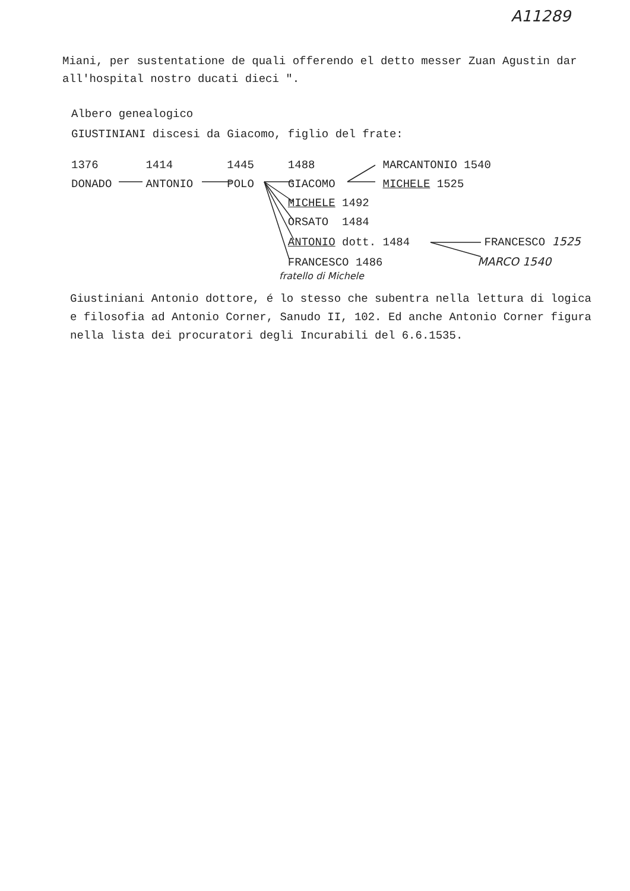A11289
Miani, per sustentatione de quali offerendo el detto messer Zuan Agustin dar all'hospital nostro ducati dieci ".
Albero genealogico
GIUSTINIANI discesi da Giacomo, figlio del frate:
1376 1414 1445 1488 MARCANTONIO 1540 DONADO ANTONIO POLO GIACOMO MICHELE 1525 MICHELE 1492 ORSATO 1484 ANTONIO dott. 1484 FRANCESCO 1525 FRANCESCO 1486 MARCO 1540
fratello di Michele
Giustiniani Antonio dottore, é lo stesso che subentra nella lettura di logica e filosofia ad Antonio Corner, Sanudo II, 102. Ed anche Antonio Corner figura nella lista dei procuratori degli Incurabili del 6.6.1535.